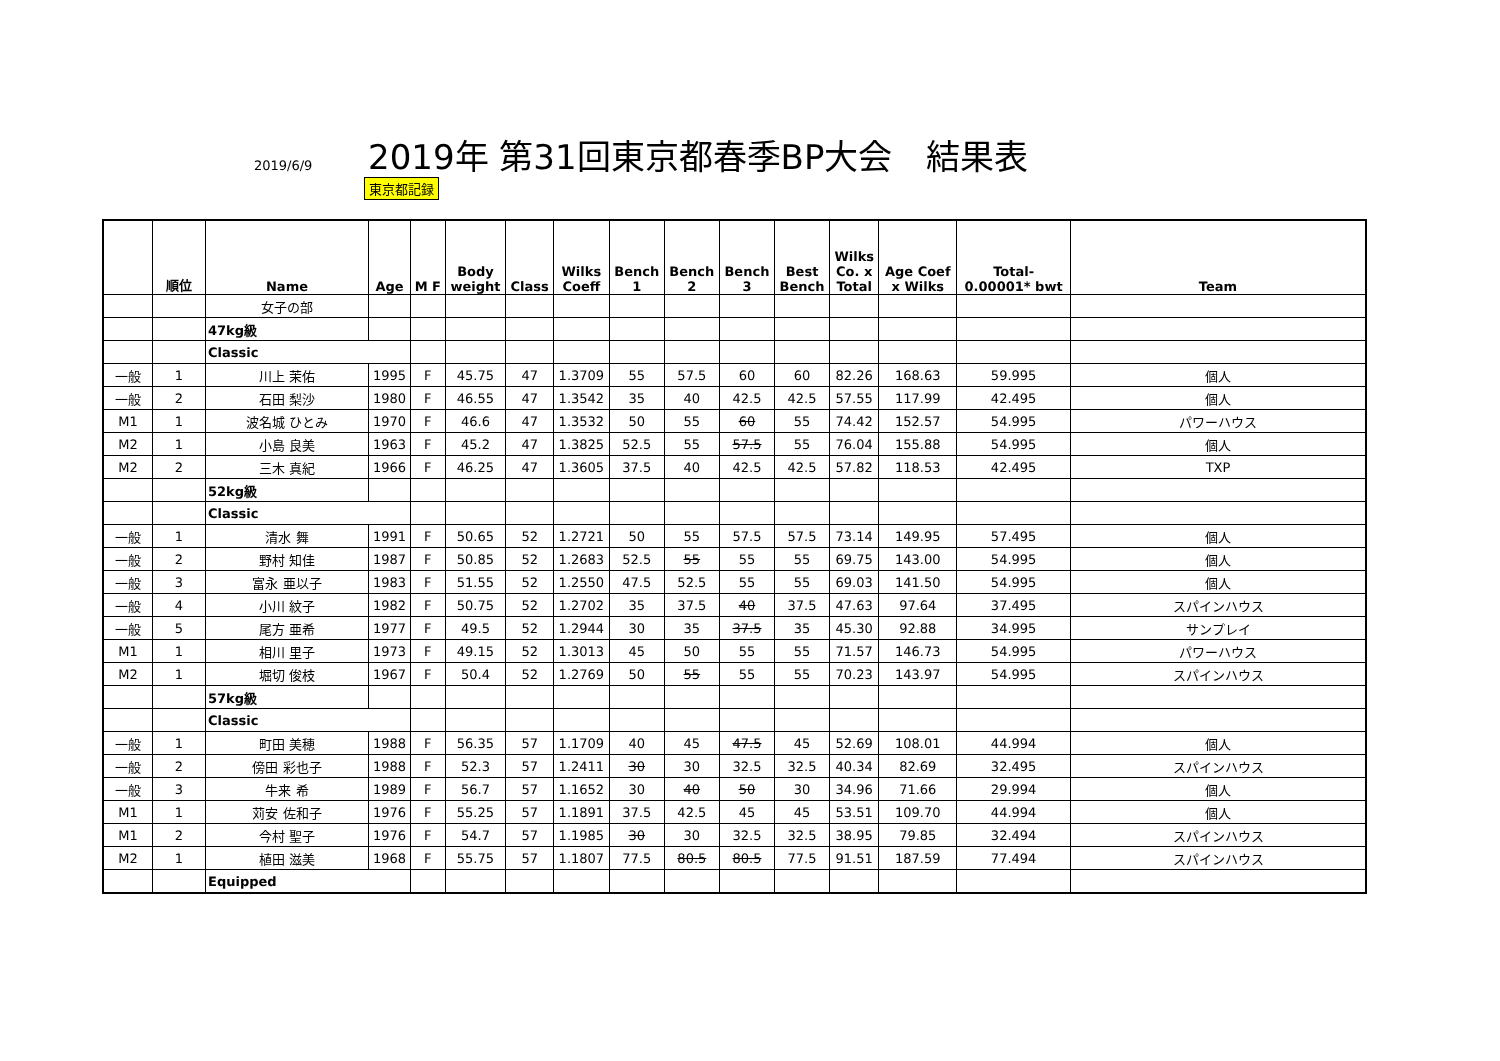2019/6/9
2019年 第31回東京都春季BP大会　結果表
東京都記録
| | 順位 | Name | Age | M F | Body weight | Class | Wilks Coeff | Bench 1 | Bench 2 | Bench 3 | Best Bench | Wilks Co. x Total | Age Coef x Wilks | Total- 0.00001* bwt | Team |
| --- | --- | --- | --- | --- | --- | --- | --- | --- | --- | --- | --- | --- | --- | --- | --- |
| | | 女子の部 | | | | | | | | | | | | | |
| | | 47kg級 | | | | | | | | | | | | | |
| | | Classic | | | | | | | | | | | | | |
| 一般 | 1 | 川上 茉佑 | 1995 | F | 45.75 | 47 | 1.3709 | 55 | 57.5 | 60 | 60 | 82.26 | 168.63 | 59.995 | 個人 |
| 一般 | 2 | 石田 梨沙 | 1980 | F | 46.55 | 47 | 1.3542 | 35 | 40 | 42.5 | 42.5 | 57.55 | 117.99 | 42.495 | 個人 |
| M1 | 1 | 波名城 ひとみ | 1970 | F | 46.6 | 47 | 1.3532 | 50 | 55 | 60 | 55 | 74.42 | 152.57 | 54.995 | パワーハウス |
| M2 | 1 | 小島 良美 | 1963 | F | 45.2 | 47 | 1.3825 | 52.5 | 55 | 57.5 | 55 | 76.04 | 155.88 | 54.995 | 個人 |
| M2 | 2 | 三木 真紀 | 1966 | F | 46.25 | 47 | 1.3605 | 37.5 | 40 | 42.5 | 42.5 | 57.82 | 118.53 | 42.495 | TXP |
| | | 52kg級 | | | | | | | | | | | | | |
| | | Classic | | | | | | | | | | | | | |
| 一般 | 1 | 清水 舞 | 1991 | F | 50.65 | 52 | 1.2721 | 50 | 55 | 57.5 | 57.5 | 73.14 | 149.95 | 57.495 | 個人 |
| 一般 | 2 | 野村 知佳 | 1987 | F | 50.85 | 52 | 1.2683 | 52.5 | 55 | 55 | 55 | 69.75 | 143.00 | 54.995 | 個人 |
| 一般 | 3 | 富永 亜以子 | 1983 | F | 51.55 | 52 | 1.2550 | 47.5 | 52.5 | 55 | 55 | 69.03 | 141.50 | 54.995 | 個人 |
| 一般 | 4 | 小川 紋子 | 1982 | F | 50.75 | 52 | 1.2702 | 35 | 37.5 | 40 | 37.5 | 47.63 | 97.64 | 37.495 | スパインハウス |
| 一般 | 5 | 尾方 亜希 | 1977 | F | 49.5 | 52 | 1.2944 | 30 | 35 | 37.5 | 35 | 45.30 | 92.88 | 34.995 | サンプレイ |
| M1 | 1 | 相川 里子 | 1973 | F | 49.15 | 52 | 1.3013 | 45 | 50 | 55 | 55 | 71.57 | 146.73 | 54.995 | パワーハウス |
| M2 | 1 | 堀切 俊枝 | 1967 | F | 50.4 | 52 | 1.2769 | 50 | 55 | 55 | 55 | 70.23 | 143.97 | 54.995 | スパインハウス |
| | | 57kg級 | | | | | | | | | | | | | |
| | | Classic | | | | | | | | | | | | | |
| 一般 | 1 | 町田 美穂 | 1988 | F | 56.35 | 57 | 1.1709 | 40 | 45 | 47.5 | 45 | 52.69 | 108.01 | 44.994 | 個人 |
| 一般 | 2 | 傍田 彩也子 | 1988 | F | 52.3 | 57 | 1.2411 | 30 | 30 | 32.5 | 32.5 | 40.34 | 82.69 | 32.495 | スパインハウス |
| 一般 | 3 | 牛来 希 | 1989 | F | 56.7 | 57 | 1.1652 | 30 | 40 | 50 | 30 | 34.96 | 71.66 | 29.994 | 個人 |
| M1 | 1 | 苅安 佐和子 | 1976 | F | 55.25 | 57 | 1.1891 | 37.5 | 42.5 | 45 | 45 | 53.51 | 109.70 | 44.994 | 個人 |
| M1 | 2 | 今村 聖子 | 1976 | F | 54.7 | 57 | 1.1985 | 30 | 30 | 32.5 | 32.5 | 38.95 | 79.85 | 32.494 | スパインハウス |
| M2 | 1 | 植田 滋美 | 1968 | F | 55.75 | 57 | 1.1807 | 77.5 | 80.5 | 80.5 | 77.5 | 91.51 | 187.59 | 77.494 | スパインハウス |
| | | Equipped | | | | | | | | | | | | | |